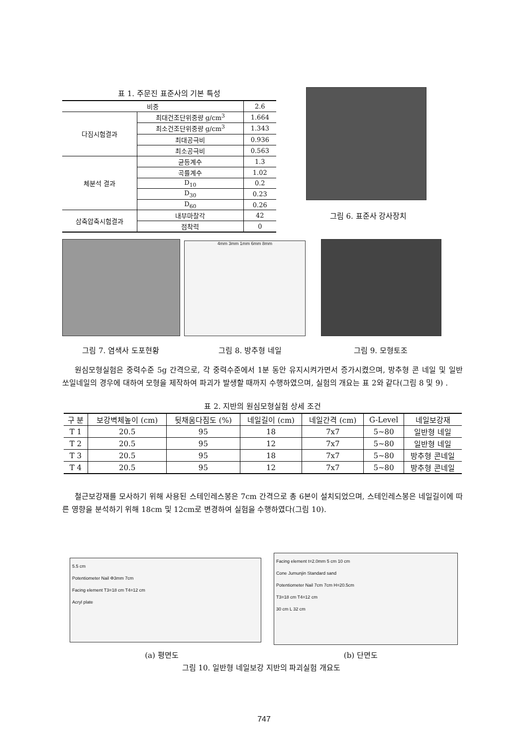표 1. 주문진 표준사의 기본 특성
| 비중 | | 2.6 |
| 다짐시험결과 | 최대건조단위중량 g/cm<sup>3</sup> | 1.664 |
| | 최소건조단위중량 g/cm<sup>3</sup> | 1.343 |
| | 최대공극비 | 0.936 |
| | 최소공극비 | 0.563 |
| 체분석 결과 | 균등계수 | 1.3 |
| | 곡률계수 | 1.02 |
| | D<sub>10</sub> | 0.2 |
| | D<sub>30</sub> | 0.23 |
| | D<sub>60</sub> | 0.26 |
| 삼축압축시험결과 | 내부마찰각 | 42 |
| | 점착력 | 0 |
그림 6. 표준사 강사장치
4mm 3mm 1mm 6mm 8mm
그림 7. 염색사 도포현황 그림 8. 방추형 네일 그림 9. 모형토조
원심모형실험은 중력수준 5g 간격으로, 각 중력수준에서 1분 동안 유지시켜가면서 증가시켰으며, 방추형 콘 네일 및 일반 쏘일네일의 경우에 대하여 모형을 제작하여 파괴가 발생할 때까지 수행하였으며, 실험의 개요는 표 2와 같다(그림 8 및 9) .
표 2. 지반의 원심모형실험 상세 조건
| 구 분 | 보강벽체높이 (cm) | 뒷채움다짐도 (%) | 네일길이 (cm) | 네일간격 (cm) | G-Level | 네일보강재 |
| --- | --- | --- | --- | --- | --- | --- |
| T 1 | 20.5 | 95 | 18 | 7x7 | 5~80 | 일반형 네일 |
| T 2 | 20.5 | 95 | 12 | 7x7 | 5~80 | 일반형 네일 |
| T 3 | 20.5 | 95 | 18 | 7x7 | 5~80 | 방추형 콘네일 |
| T 4 | 20.5 | 95 | 12 | 7x7 | 5~80 | 방추형 콘네일 |
철근보강재를 모사하기 위해 사용된 스테인레스봉은 7cm 간격으로 총 6본이 설치되었으며, 스테인레스봉은 네일길이에 따른 영향을 분석하기 위해 18cm 및 12cm로 변경하여 실험을 수행하였다(그림 10).
5.5 cm
Potentiometer Nail Φ3mm 7cm
Facing element T3=18 cm T4=12 cm
Acryl plate
Facing element t=2.0mm 5 cm 10 cm
Cone Jumunjin Standard sand
Potentiometer Nail 7cm 7cm H=20.5cm
T3=18 cm T4=12 cm
30 cm L 32 cm
(a) 평면도 (b) 단면도
그림 10. 일반형 네일보강 지반의 파괴실험 개요도
747